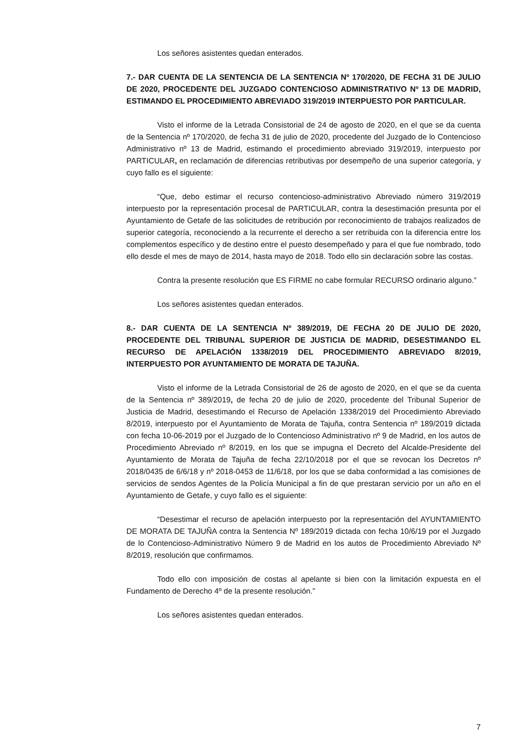Los señores asistentes quedan enterados.
7.- DAR CUENTA DE LA SENTENCIA DE LA SENTENCIA Nº 170/2020, DE FECHA 31 DE JULIO DE 2020, PROCEDENTE DEL JUZGADO CONTENCIOSO ADMINISTRATIVO Nº 13 DE MADRID, ESTIMANDO EL PROCEDIMIENTO ABREVIADO 319/2019 INTERPUESTO POR PARTICULAR.
Visto el informe de la Letrada Consistorial de 24 de agosto de 2020, en el que se da cuenta de la Sentencia nº 170/2020, de fecha 31 de julio de 2020, procedente del Juzgado de lo Contencioso Administrativo nº 13 de Madrid, estimando el procedimiento abreviado 319/2019, interpuesto por PARTICULAR, en reclamación de diferencias retributivas por desempeño de una superior categoría, y cuyo fallo es el siguiente:
“Que, debo estimar el recurso contencioso-administrativo Abreviado número 319/2019 interpuesto por la representación procesal de PARTICULAR, contra la desestimación presunta por el Ayuntamiento de Getafe de las solicitudes de retribución por reconocimiento de trabajos realizados de superior categoría, reconociendo a la recurrente el derecho a ser retribuida con la diferencia entre los complementos específico y de destino entre el puesto desempeñado y para el que fue nombrado, todo ello desde el mes de mayo de 2014, hasta mayo de 2018. Todo ello sin declaración sobre las costas.
Contra la presente resolución que ES FIRME no cabe formular RECURSO ordinario alguno.”
Los señores asistentes quedan enterados.
8.- DAR CUENTA DE LA SENTENCIA Nº 389/2019, DE FECHA 20 DE JULIO DE 2020, PROCEDENTE DEL TRIBUNAL SUPERIOR DE JUSTICIA DE MADRID, DESESTIMANDO EL RECURSO DE APELACIÓN 1338/2019 DEL PROCEDIMIENTO ABREVIADO 8/2019, INTERPUESTO POR AYUNTAMIENTO DE MORATA DE TAJUÑA.
Visto el informe de la Letrada Consistorial de 26 de agosto de 2020, en el que se da cuenta de la Sentencia nº 389/2019, de fecha 20 de julio de 2020, procedente del Tribunal Superior de Justicia de Madrid, desestimando el Recurso de Apelación 1338/2019 del Procedimiento Abreviado 8/2019, interpuesto por el Ayuntamiento de Morata de Tajuña, contra Sentencia nº 189/2019 dictada con fecha 10-06-2019 por el Juzgado de lo Contencioso Administrativo nº 9 de Madrid, en los autos de Procedimiento Abreviado nº 8/2019, en los que se impugna el Decreto del Alcalde-Presidente del Ayuntamiento de Morata de Tajuña de fecha 22/10/2018 por el que se revocan los Decretos nº 2018/0435 de 6/6/18 y nº 2018-0453 de 11/6/18, por los que se daba conformidad a las comisiones de servicios de sendos Agentes de la Policía Municipal a fin de que prestaran servicio por un año en el Ayuntamiento de Getafe, y cuyo fallo es el siguiente:
“Desestimar el recurso de apelación interpuesto por la representación del AYUNTAMIENTO DE MORATA DE TAJUÑA contra la Sentencia Nº 189/2019 dictada con fecha 10/6/19 por el Juzgado de lo Contencioso-Administrativo Número 9 de Madrid en los autos de Procedimiento Abreviado Nº 8/2019, resolución que confirmamos.
Todo ello con imposición de costas al apelante si bien con la limitación expuesta en el Fundamento de Derecho 4º de la presente resolución.”
Los señores asistentes quedan enterados.
7